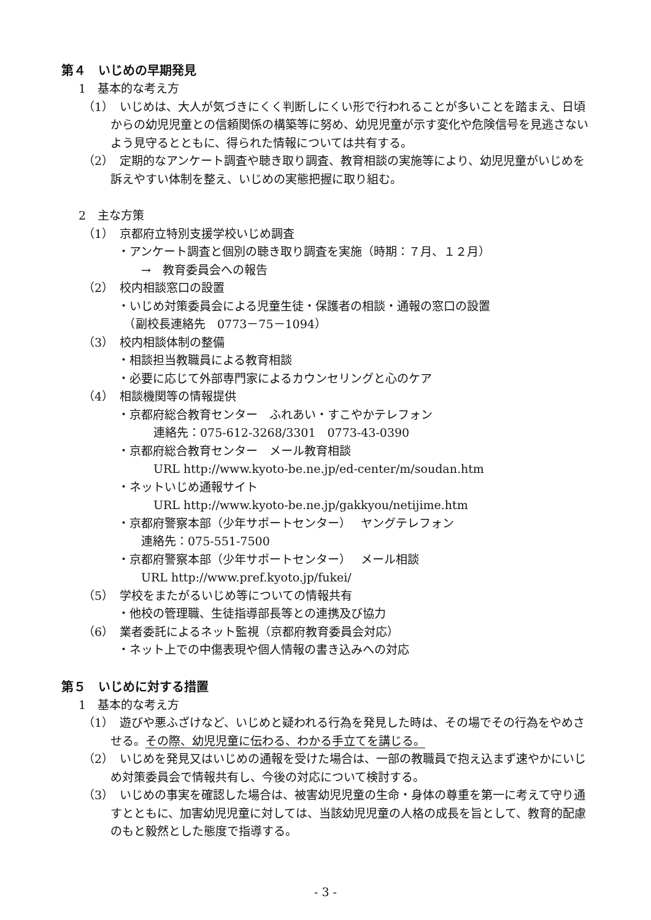第４　いじめの早期発見
1　基本的な考え方
（1）　いじめは、大人が気づきにくく判断しにくい形で行われることが多いことを踏まえ、日頃からの幼児児童との信頼関係の構築等に努め、幼児児童が示す変化や危険信号を見逃さないよう見守るとともに、得られた情報については共有する。
（2）　定期的なアンケート調査や聴き取り調査、教育相談の実施等により、幼児児童がいじめを訴えやすい体制を整え、いじめの実態把握に取り組む。
2　主な方策
（1）　京都府立特別支援学校いじめ調査
・アンケート調査と個別の聴き取り調査を実施（時期：７月、１２月）
→　教育委員会への報告
（2）　校内相談窓口の設置
・いじめ対策委員会による児童生徒・保護者の相談・通報の窓口の設置
　（副校長連絡先　0773－75－1094）
（3）　校内相談体制の整備
・相談担当教職員による教育相談
・必要に応じて外部専門家によるカウンセリングと心のケア
（4）　相談機関等の情報提供
・京都府総合教育センター　ふれあい・すこやかテレフォン
連絡先：075-612-3268/3301　0773-43-0390
・京都府総合教育センター　メール教育相談
URL http://www.kyoto-be.ne.jp/ed-center/m/soudan.htm
・ネットいじめ通報サイト
URL http://www.kyoto-be.ne.jp/gakkyou/netijime.htm
・京都府警察本部（少年サポートセンター）　 ヤングテレフォン
連絡先：075-551-7500
・京都府警察本部（少年サポートセンター）　 メール相談
URL http://www.pref.kyoto.jp/fukei/
（5）　学校をまたがるいじめ等についての情報共有
・他校の管理職、生徒指導部長等との連携及び協力
（6）　業者委託によるネット監視（京都府教育委員会対応）
・ネット上での中傷表現や個人情報の書き込みへの対応
第５　いじめに対する措置
1　基本的な考え方
（1）　遊びや悪ふざけなど、いじめと疑われる行為を発見した時は、その場でその行為をやめさせる。その際、幼児児童に伝わる、わかる手立てを講じる。
（2）　いじめを発見又はいじめの通報を受けた場合は、一部の教職員で抱え込まず速やかにいじめ対策委員会で情報共有し、今後の対応について検討する。
（3）　いじめの事実を確認した場合は、被害幼児児童の生命・身体の尊重を第一に考えて守り通すとともに、加害幼児児童に対しては、当該幼児児童の人格の成長を旨として、教育的配慮のもと毅然とした態度で指導する。
- 3 -